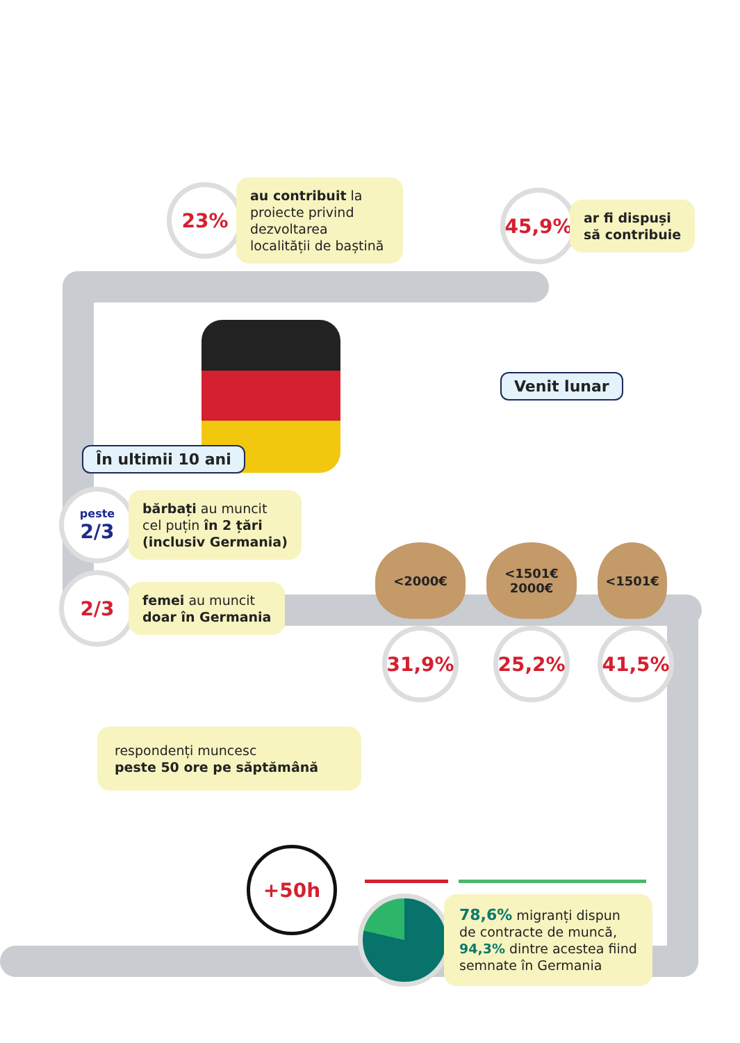23%
au contribuit la proiecte privind dezvoltarea localității de baștină
45,9%
ar fi dispuși
să contribuie
În ultimii 10 ani
Venit lunar
peste
2/3
bărbați au muncit
cel puțin în 2 țări
(inclusiv Germania)
2/3
femei au muncit
doar în Germania
<2000€
31,9%
<1501€
2000€
25,2%
<1501€
41,5%
respondenți muncesc
peste 50 ore pe săptămână
+50h
78,6% migranți dispun
de contracte de muncă,
94,3% dintre acestea fiind
semnate în Germania